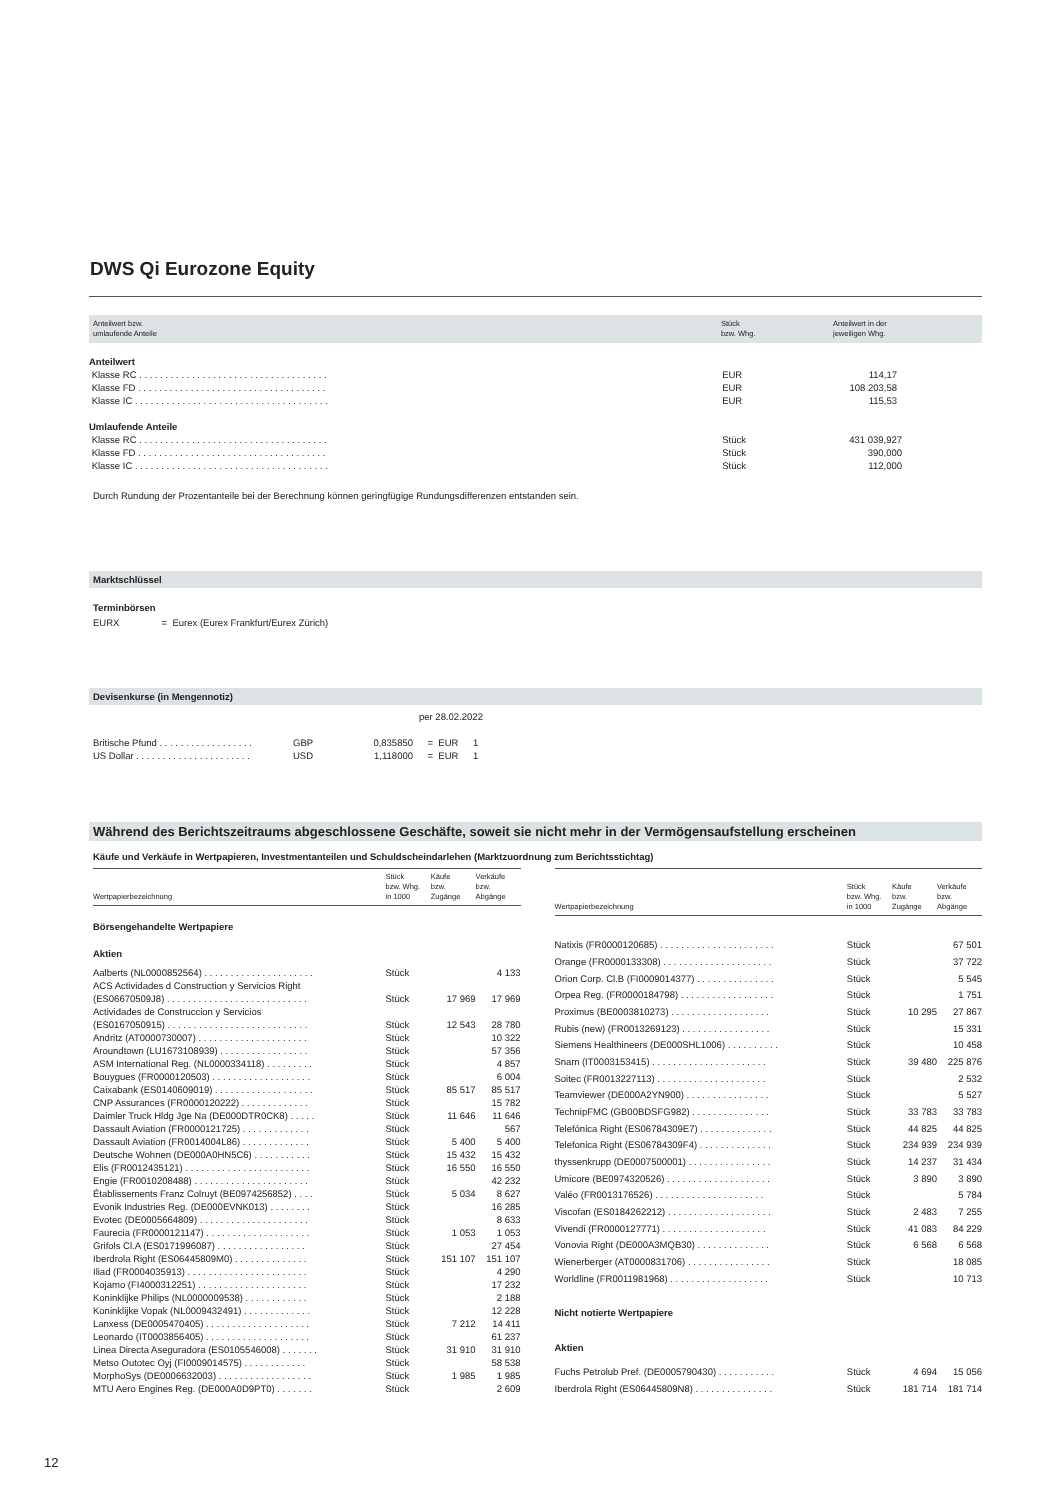DWS Qi Eurozone Equity
| Anteilwert bzw. umlaufende Anteile | Stück bzw. Whg. | Anteilwert in der jeweiligen Whg. |
| --- | --- | --- |
| Anteilwert | | |
| Klasse RC . . . . . . . . . . . . . . . . . . . . . . . . . . . . . . . . . . . . | EUR | 114,17 |
| Klasse FD . . . . . . . . . . . . . . . . . . . . . . . . . . . . . . . . . . . . | EUR | 108 203,58 |
| Klasse IC . . . . . . . . . . . . . . . . . . . . . . . . . . . . . . . . . . . . . | EUR | 115,53 |
| Umlaufende Anteile | | |
| Klasse RC . . . . . . . . . . . . . . . . . . . . . . . . . . . . . . . . . . . . | Stück | 431 039,927 |
| Klasse FD . . . . . . . . . . . . . . . . . . . . . . . . . . . . . . . . . . . . | Stück | 390,000 |
| Klasse IC . . . . . . . . . . . . . . . . . . . . . . . . . . . . . . . . . . . . . | Stück | 112,000 |
Durch Rundung der Prozentanteile bei der Berechnung können geringfügige Rundungsdifferenzen entstanden sein.
Marktschlüssel
Terminbörsen
EURX = Eurex (Eurex Frankfurt/Eurex Zürich)
Devisenkurse (in Mengennotiz)
per 28.02.2022
| Britische Pfund . . . . . . . . . . . . . . . . . . | GBP | 0,835850 | = EUR | 1 |
| US Dollar . . . . . . . . . . . . . . . . . . . . . . | USD | 1,118000 | = EUR | 1 |
Während des Berichtszeitraums abgeschlossene Geschäfte, soweit sie nicht mehr in der Vermögensaufstellung erscheinen
Käufe und Verkäufe in Wertpapieren, Investmentanteilen und Schuldscheindarlehen (Marktzuordnung zum Berichtsstichtag)
| Wertpapierbezeichnung | Stück bzw. Whg. in 1000 | Käufe bzw. Zugänge | Verkäufe bzw. Abgänge |
| --- | --- | --- | --- |
| Börsengehandelte Wertpapiere | | | |
| Aktien | | | |
| Aalberts (NL0000852564) . . . . . . . . . . . . . . . . . . . . . | Stück | | 4 133 |
| ACS Actividades d Construction y Servicios Right (ES06670509J8) . . . . . . . . . . . . . . . . . . . . . . . . . . . | Stück | 17 969 | 17 969 |
| Actividades de Construccion y Servicios (ES0167050915) . . . . . . . . . . . . . . . . . . . . . . . . . . . | Stück | 12 543 | 28 780 |
| Andritz (AT0000730007) . . . . . . . . . . . . . . . . . . . . . | Stück | | 10 322 |
| Aroundtown (LU1673108939) . . . . . . . . . . . . . . . . . | Stück | | 57 356 |
| ASM International Reg. (NL0000334118) . . . . . . . . . | Stück | | 4 857 |
| Bouygues (FR0000120503) . . . . . . . . . . . . . . . . . . . | Stück | | 6 004 |
| Caixabank (ES0140609019) . . . . . . . . . . . . . . . . . . . | Stück | 85 517 | 85 517 |
| CNP Assurances (FR0000120222) . . . . . . . . . . . . . | Stück | | 15 782 |
| Daimler Truck Hldg Jge Na (DE000DTR0CK8) . . . . . | Stück | 11 646 | 11 646 |
| Dassault Aviation (FR0000121725) . . . . . . . . . . . . . | Stück | | 567 |
| Dassault Aviation (FR0014004L86) . . . . . . . . . . . . . | Stück | 5 400 | 5 400 |
| Deutsche Wohnen (DE000A0HN5C6) . . . . . . . . . . . | Stück | 15 432 | 15 432 |
| Elis (FR0012435121) . . . . . . . . . . . . . . . . . . . . . . . . | Stück | 16 550 | 16 550 |
| Engie (FR0010208488) . . . . . . . . . . . . . . . . . . . . . . | Stück | | 42 232 |
| Établissements Franz Colruyt (BE0974256852) . . . . | Stück | 5 034 | 8 627 |
| Evonik Industries Reg. (DE000EVNK013) . . . . . . . . | Stück | | 16 285 |
| Evotec (DE0005664809) . . . . . . . . . . . . . . . . . . . . . | Stück | | 8 633 |
| Faurecia (FR0000121147) . . . . . . . . . . . . . . . . . . . . | Stück | 1 053 | 1 053 |
| Grifols Cl.A (ES0171996087) . . . . . . . . . . . . . . . . . | Stück | | 27 454 |
| Iberdrola Right (ES06445809M0) . . . . . . . . . . . . . . | Stück | 151 107 | 151 107 |
| Iliad (FR0004035913) . . . . . . . . . . . . . . . . . . . . . . . | Stück | | 4 290 |
| Kojamo (FI4000312251) . . . . . . . . . . . . . . . . . . . . . | Stück | | 17 232 |
| Koninklijke Philips (NL0000009538) . . . . . . . . . . . . | Stück | | 2 188 |
| Koninklijke Vopak (NL0009432491) . . . . . . . . . . . . . | Stück | | 12 228 |
| Lanxess (DE0005470405) . . . . . . . . . . . . . . . . . . . . | Stück | 7 212 | 14 411 |
| Leonardo (IT0003856405) . . . . . . . . . . . . . . . . . . . . | Stück | | 61 237 |
| Linea Directa Aseguradora (ES0105546008) . . . . . . . | Stück | 31 910 | 31 910 |
| Metso Outotec Oyj (FI0009014575) . . . . . . . . . . . . | Stück | | 58 538 |
| MorphoSys (DE0006632003) . . . . . . . . . . . . . . . . . . | Stück | 1 985 | 1 985 |
| MTU Aero Engines Reg. (DE000A0D9PT0) . . . . . . . | Stück | | 2 609 |
| Wertpapierbezeichnung | Stück bzw. Whg. in 1000 | Käufe bzw. Zugänge | Verkäufe bzw. Abgänge |
| --- | --- | --- | --- |
| Natixis (FR0000120685) . . . . . . . . . . . . . . . . . . . . . . | Stück | | 67 501 |
| Orange (FR0000133308) . . . . . . . . . . . . . . . . . . . . . | Stück | | 37 722 |
| Orion Corp. Cl.B (FI0009014377) . . . . . . . . . . . . . . . | Stück | | 5 545 |
| Orpea Reg. (FR0000184798) . . . . . . . . . . . . . . . . . . | Stück | | 1 751 |
| Proximus (BE0003810273) . . . . . . . . . . . . . . . . . . . | Stück | 10 295 | 27 867 |
| Rubis (new) (FR0013269123) . . . . . . . . . . . . . . . . . | Stück | | 15 331 |
| Siemens Healthineers (DE000SHL1006) . . . . . . . . . . | Stück | | 10 458 |
| Snam (IT0003153415) . . . . . . . . . . . . . . . . . . . . . . | Stück | 39 480 | 225 876 |
| Soitec (FR0013227113) . . . . . . . . . . . . . . . . . . . . . | Stück | | 2 532 |
| Teamviewer (DE000A2YN900) . . . . . . . . . . . . . . . . | Stück | | 5 527 |
| TechnipFMC (GB00BDSFG982) . . . . . . . . . . . . . . . | Stück | 33 783 | 33 783 |
| Telefónica Right (ES06784309E7) . . . . . . . . . . . . . . | Stück | 44 825 | 44 825 |
| Telefonica Right (ES06784309F4) . . . . . . . . . . . . . . | Stück | 234 939 | 234 939 |
| thyssenkrupp (DE0007500001) . . . . . . . . . . . . . . . . | Stück | 14 237 | 31 434 |
| Umicore (BE0974320526) . . . . . . . . . . . . . . . . . . . . | Stück | 3 890 | 3 890 |
| Valéo (FR0013176526) . . . . . . . . . . . . . . . . . . . . . | Stück | | 5 784 |
| Viscofan (ES0184262212) . . . . . . . . . . . . . . . . . . . . | Stück | 2 483 | 7 255 |
| Vivendi (FR0000127771) . . . . . . . . . . . . . . . . . . . . | Stück | 41 083 | 84 229 |
| Vonovia Right (DE000A3MQB30) . . . . . . . . . . . . . . | Stück | 6 568 | 6 568 |
| Wienerberger (AT0000831706) . . . . . . . . . . . . . . . . | Stück | | 18 085 |
| Worldline (FR0011981968) . . . . . . . . . . . . . . . . . . . | Stück | | 10 713 |
| Nicht notierte Wertpapiere | | | |
| Aktien | | | |
| Fuchs Petrolub Pref. (DE0005790430) . . . . . . . . . . . | Stück | 4 694 | 15 056 |
| Iberdrola Right (ES06445809N8) . . . . . . . . . . . . . . . | Stück | 181 714 | 181 714 |
12